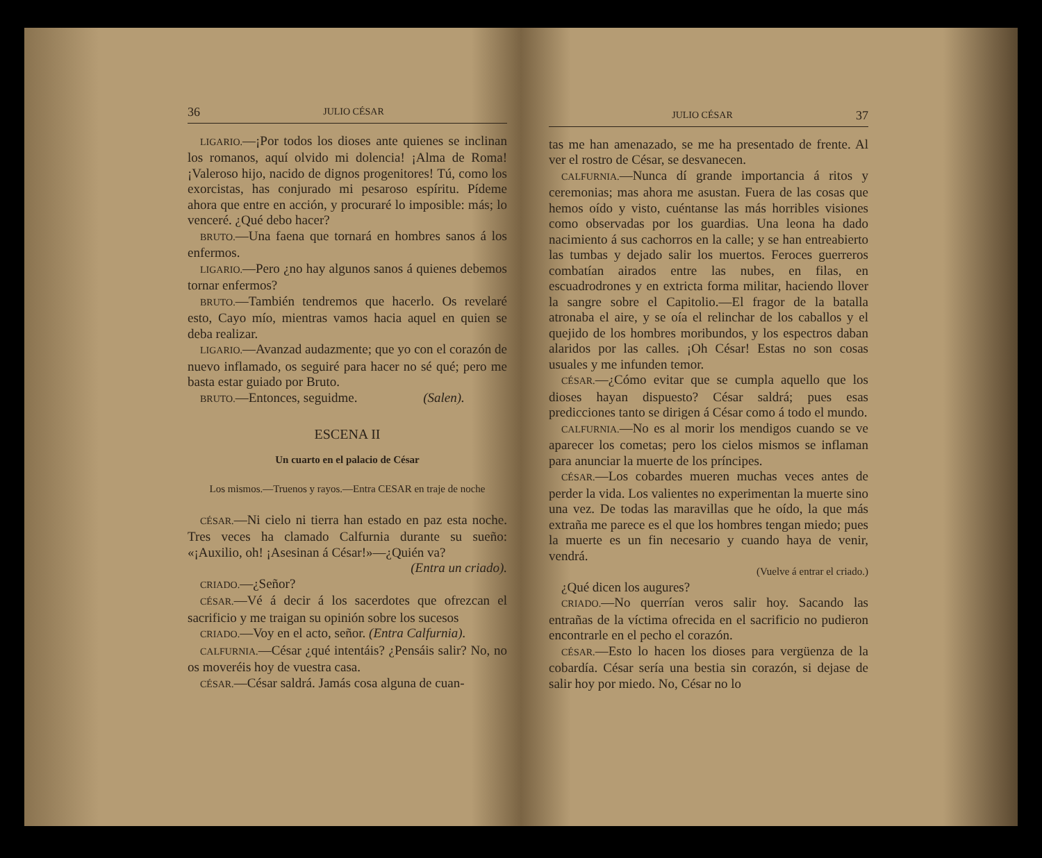36 JULIO CÉSAR
LIGARIO.—¡Por todos los dioses ante quienes se inclinan los romanos, aquí olvido mi dolencia! ¡Alma de Roma! ¡Valeroso hijo, nacido de dignos progenitores! Tú, como los exorcistas, has conjurado mi pesaroso espíritu. Pídeme ahora que entre en acción, y procuraré lo imposible: más; lo venceré. ¿Qué debo hacer?
BRUTO.—Una faena que tornará en hombres sanos á los enfermos.
LIGARIO.—Pero ¿no hay algunos sanos á quienes debemos tornar enfermos?
BRUTO.—También tendremos que hacerlo. Os revelaré esto, Cayo mío, mientras vamos hacia aquel en quien se deba realizar.
LIGARIO.—Avanzad audazmente; que yo con el corazón de nuevo inflamado, os seguiré para hacer no sé qué; pero me basta estar guiado por Bruto.
BRUTO.—Entonces, seguidme. (Salen).
ESCENA II
Un cuarto en el palacio de César
Los mismos.—Truenos y rayos.—Entra CESAR en traje de noche
CÉSAR.—Ni cielo ni tierra han estado en paz esta noche. Tres veces ha clamado Calfurnia durante su sueño: «¡Auxilio, oh! ¡Asesinan á César!»—¿Quién va?
(Entra un criado).
CRIADO.—¿Señor?
CÉSAR.—Vé á decir á los sacerdotes que ofrezcan el sacrificio y me traigan su opinión sobre los sucesos
CRIADO.—Voy en el acto, señor. (Entra Calfurnia).
CALFURNIA.—César ¿qué intentáis? ¿Pensáis salir? No, no os moveréis hoy de vuestra casa.
CÉSAR.—César saldrá. Jamás cosa alguna de cuan-
JULIO CÉSAR 37
tas me han amenazado, se me ha presentado de frente. Al ver el rostro de César, se desvanecen.
CALFURNIA.—Nunca dí grande importancia á ritos y ceremonias; mas ahora me asustan. Fuera de las cosas que hemos oído y visto, cuéntanse las más horribles visiones como observadas por los guardias. Una leona ha dado nacimiento á sus cachorros en la calle; y se han entreabierto las tumbas y dejado salir los muertos. Feroces guerreros combatían airados entre las nubes, en filas, en escuadrodrones y en extricta forma militar, haciendo llover la sangre sobre el Capitolio.—El fragor de la batalla atronaba el aire, y se oía el relinchar de los caballos y el quejido de los hombres moribundos, y los espectros daban alaridos por las calles. ¡Oh César! Estas no son cosas usuales y me infunden temor.
CÉSAR.—¿Cómo evitar que se cumpla aquello que los dioses hayan dispuesto? César saldrá; pues esas predicciones tanto se dirigen á César como á todo el mundo.
CALFURNIA.—No es al morir los mendigos cuando se ve aparecer los cometas; pero los cielos mismos se inflaman para anunciar la muerte de los príncipes.
CÉSAR.—Los cobardes mueren muchas veces antes de perder la vida. Los valientes no experimentan la muerte sino una vez. De todas las maravillas que he oído, la que más extraña me parece es el que los hombres tengan miedo; pues la muerte es un fin necesario y cuando haya de venir, vendrá.
(Vuelve á entrar el criado.)
¿Qué dicen los augures?
CRIADO.—No querrían veros salir hoy. Sacando las entrañas de la víctima ofrecida en el sacrificio no pudieron encontrarle en el pecho el corazón.
CÉSAR.—Esto lo hacen los dioses para vergüenza de la cobardía. César sería una bestia sin corazón, si dejase de salir hoy por miedo. No, César no lo